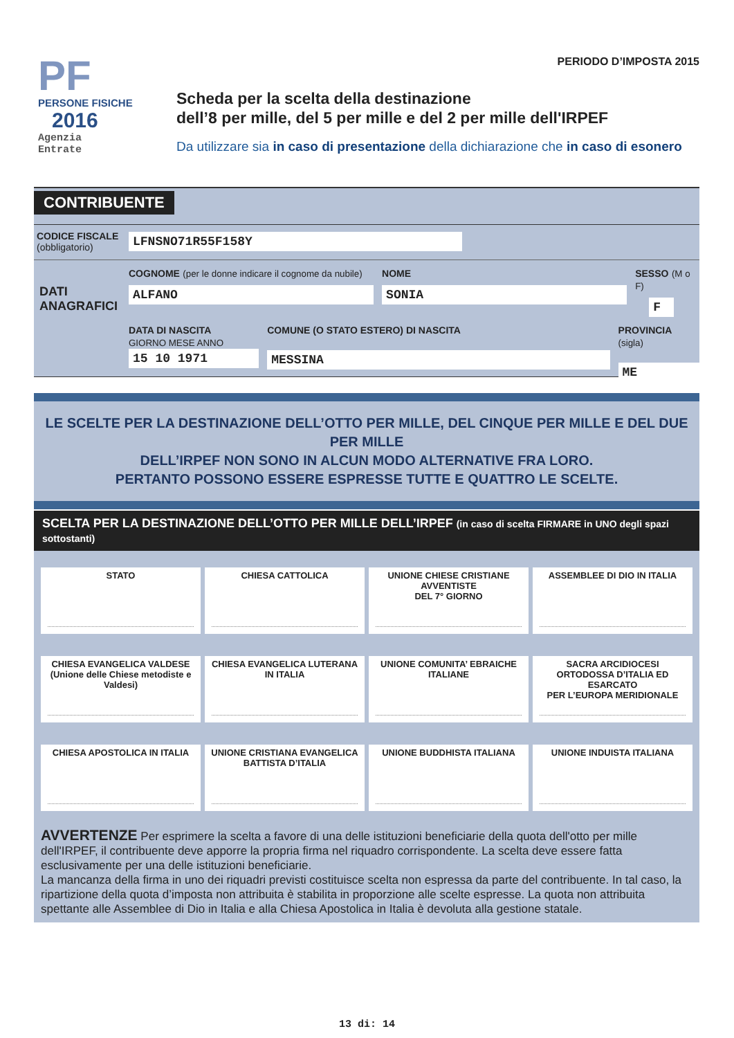PF
PERSONE FISICHE
2016
Agenzia
Entrate
PERIODO D’IMPOSTA 2015
Scheda per la scelta della destinazione
dell’8 per mille, del 5 per mille e del 2 per mille dell'IRPEF
Da utilizzare sia in caso di presentazione della dichiarazione che in caso di esonero
CONTRIBUENTE
CODICE FISCALE
(obbligatorio)
LFNSNO71R55F158Y
DATI
ANAGRAFICI
COGNOME (per le donne indicare il cognome da nubile)
ALFANO
NOME
SONIA
SESSO (M o F)
F
DATA DI NASCITA
GIORNO MESE ANNO
15 10 1971
COMUNE (O STATO ESTERO) DI NASCITA
MESSINA
PROVINCIA (sigla)
ME
LE SCELTE PER LA DESTINAZIONE DELL’OTTO PER MILLE, DEL CINQUE PER MILLE E DEL DUE PER MILLE
DELL’IRPEF NON SONO IN ALCUN MODO ALTERNATIVE FRA LORO.
PERTANTO POSSONO ESSERE ESPRESSE TUTTE E QUATTRO LE SCELTE.
SCELTA PER LA DESTINAZIONE DELL’OTTO PER MILLE DELL’IRPEF (in caso di scelta FIRMARE in UNO degli spazi sottostanti)
STATO
CHIESA CATTOLICA
UNIONE CHIESE CRISTIANE AVVENTISTE
DEL 7° GIORNO
ASSEMBLEE DI DIO IN ITALIA
CHIESA EVANGELICA VALDESE
(Unione delle Chiese metodiste e Valdesi)
CHIESA EVANGELICA LUTERANA
IN ITALIA
UNIONE COMUNITA’ EBRAICHE
ITALIANE
SACRA ARCIDIOCESI
ORTODOSSA D’ITALIA ED ESARCATO
PER L’EUROPA MERIDIONALE
CHIESA APOSTOLICA IN ITALIA
UNIONE CRISTIANA EVANGELICA
BATTISTA D’ITALIA
UNIONE BUDDHISTA ITALIANA
UNIONE INDUISTA ITALIANA
AVVERTENZE Per esprimere la scelta a favore di una delle istituzioni beneficiarie della quota dell'otto per mille dell'IRPEF, il contribuente deve apporre la propria firma nel riquadro corrispondente. La scelta deve essere fatta esclusivamente per una delle istituzioni beneficiarie.
La mancanza della firma in uno dei riquadri previsti costituisce scelta non espressa da parte del contribuente. In tal caso, la ripartizione della quota d’imposta non attribuita è stabilita in proporzione alle scelte espresse. La quota non attribuita spettante alle Assemblee di Dio in Italia e alla Chiesa Apostolica in Italia è devoluta alla gestione statale.
13 di: 14